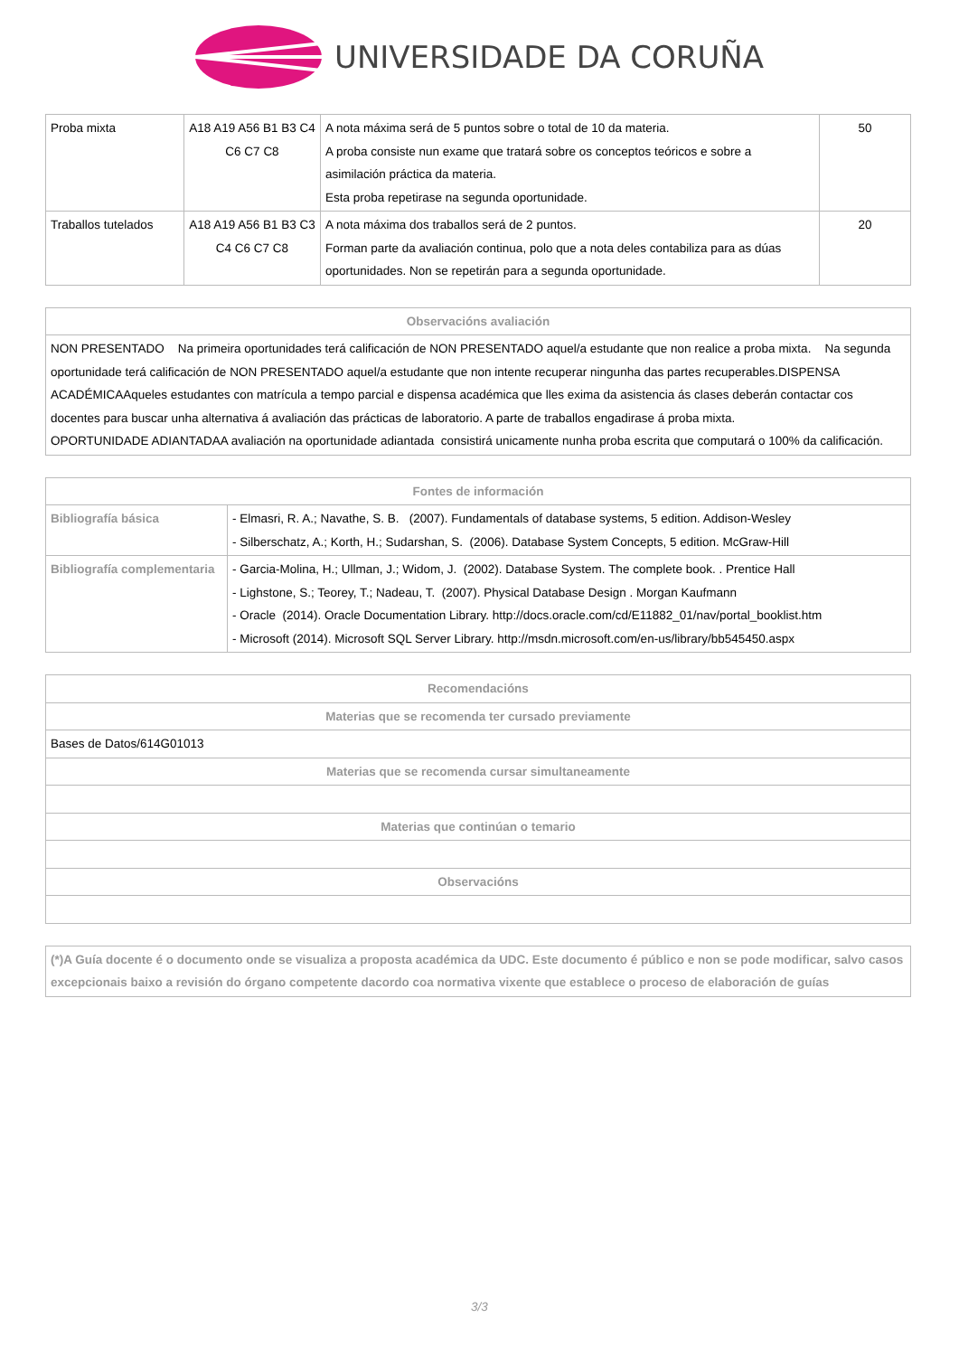UNIVERSIDADE DA CORUÑA
| Proba mixta | A18 A19 A56 B1 B3 C4 C6 C7 C8 | A nota máxima será de 5 puntos sobre o total de 10 da materia. A proba consiste nun exame que tratará sobre os conceptos teóricos e sobre a asimilación práctica da materia. Esta proba repetirase na segunda oportunidade. | 50 |
| Traballos tutelados | A18 A19 A56 B1 B3 C3 C4 C6 C7 C8 | A nota máxima dos traballos será de 2 puntos. Forman parte da avaliación continua, polo que a nota deles contabiliza para as dúas oportunidades. Non se repetirán para a segunda oportunidade. | 20 |
| Observacións avaliación |
| --- |
| NON PRESENTADO Na primeira oportunidades terá calificación de NON PRESENTADO aquel/a estudante que non realice a proba mixta. Na segunda oportunidade terá calificación de NON PRESENTADO aquel/a estudante que non intente recuperar ningunha das partes recuperables.DISPENSA ACADÉMICAAqueles estudantes con matrícula a tempo parcial e dispensa académica que lles exima da asistencia ás clases deberán contactar cos docentes para buscar unha alternativa á avaliación das prácticas de laboratorio. A parte de traballos engadirase á proba mixta. OPORTUNIDADE ADIANTADAA avaliación na oportunidade adiantada consistirá unicamente nunha proba escrita que computará o 100% da calificación. |
| Fontes de información | |
| --- | --- |
| Bibliografía básica | - Elmasri, R. A.; Navathe, S. B. (2007). Fundamentals of database systems, 5 edition. Addison-Wesley - Silberschatz, A.; Korth, H.; Sudarshan, S. (2006). Database System Concepts, 5 edition. McGraw-Hill |
| Bibliografía complementaria | - Garcia-Molina, H.; Ullman, J.; Widom, J. (2002). Database System. The complete book. . Prentice Hall - Lighstone, S.; Teorey, T.; Nadeau, T. (2007). Physical Database Design . Morgan Kaufmann - Oracle (2014). Oracle Documentation Library. http://docs.oracle.com/cd/E11882_01/nav/portal_booklist.htm - Microsoft (2014). Microsoft SQL Server Library. http://msdn.microsoft.com/en-us/library/bb545450.aspx |
| Recomendacións |
| --- |
| Materias que se recomenda ter cursado previamente |
| Bases de Datos/614G01013 |
| Materias que se recomenda cursar simultaneamente |
| Materias que continúan o temario |
| Observacións |
| (*)A Guía docente é o documento onde se visualiza a proposta académica da UDC. Este documento é público e non se pode modificar, salvo casos excepcionais baixo a revisión do órgano competente dacordo coa normativa vixente que establece o proceso de elaboración de guías |
3/3